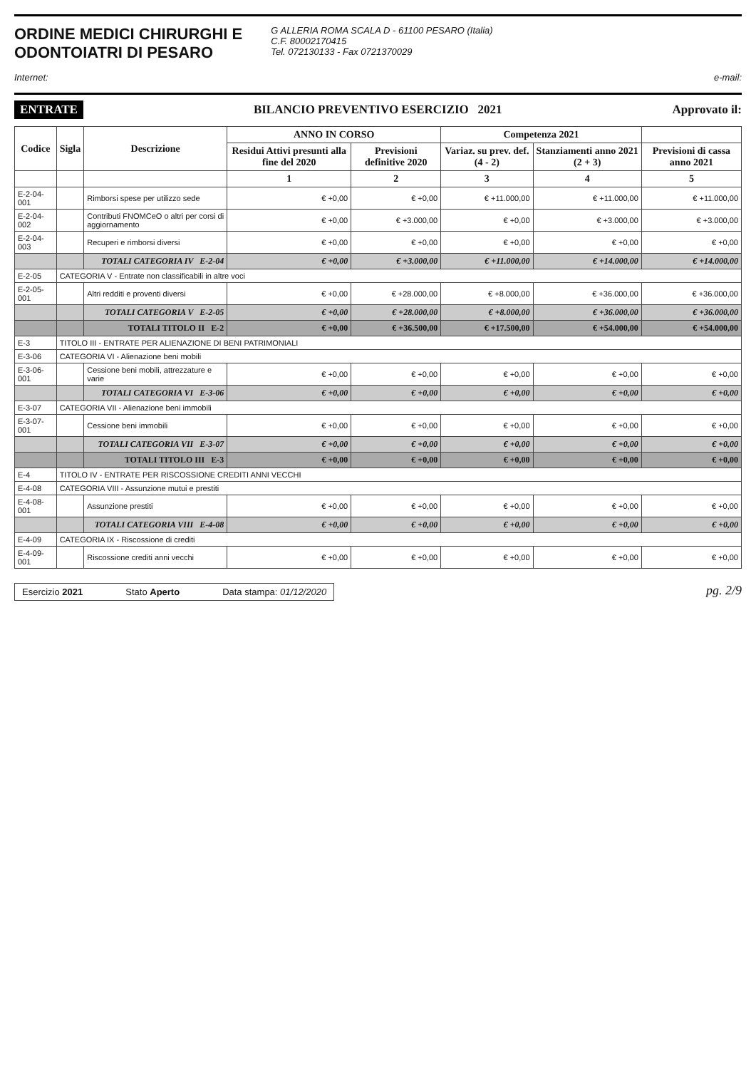ORDINE MEDICI CHIRURGHI E
ODONTOIATRI DI PESARO
G ALLERIA ROMA SCALA D - 61100 PESARO (Italia)
C.F. 80002170415
Tel. 072130133 - Fax 0721370029
Internet: e-mail:
ENTRATE BILANCIO PREVENTIVO ESERCIZIO 2021 Approvato il:
| Codice | Sigla | Descrizione | ANNO IN CORSO | | Competenza 2021 | | |
| --- | --- | --- | --- | --- | --- | --- | --- |
| | | | Residui Attivi presunti alla fine del 2020 | Previsioni definitive 2020 | Variaz. su prev. def. (4 - 2) | Stanziamenti anno 2021 (2 + 3) | Previsioni di cassa anno 2021 |
| | | | 1 | 2 | 3 | 4 | 5 |
| E-2-04-001 | | Rimborsi spese per utilizzo sede | € +0,00 | € +0,00 | € +11.000,00 | € +11.000,00 | € +11.000,00 |
| E-2-04-002 | | Contributi FNOMCeO o altri per corsi di aggiornamento | € +0,00 | € +3.000,00 | € +0,00 | € +3.000,00 | € +3.000,00 |
| E-2-04-003 | | Recuperi e rimborsi diversi | € +0,00 | € +0,00 | € +0,00 | € +0,00 | € +0,00 |
| | | TOTALI CATEGORIA IV E-2-04 | € +0,00 | € +3.000,00 | € +11.000,00 | € +14.000,00 | € +14.000,00 |
| E-2-05 | CATEGORIA V - Entrate non classificabili in altre voci | | | | | | |
| E-2-05-001 | | Altri redditi e proventi diversi | € +0,00 | € +28.000,00 | € +8.000,00 | € +36.000,00 | € +36.000,00 |
| | | TOTALI CATEGORIA V E-2-05 | € +0,00 | € +28.000,00 | € +8.000,00 | € +36.000,00 | € +36.000,00 |
| | | TOTALI TITOLO II E-2 | € +0,00 | € +36.500,00 | € +17.500,00 | € +54.000,00 | € +54.000,00 |
| E-3 | TITOLO III - ENTRATE PER ALIENAZIONE DI BENI PATRIMONIALI | | | | | | |
| E-3-06 | CATEGORIA VI - Alienazione beni mobili | | | | | | |
| E-3-06-001 | | Cessione beni mobili, attrezzature e varie | € +0,00 | € +0,00 | € +0,00 | € +0,00 | € +0,00 |
| | | TOTALI CATEGORIA VI E-3-06 | € +0,00 | € +0,00 | € +0,00 | € +0,00 | € +0,00 |
| E-3-07 | CATEGORIA VII - Alienazione beni immobili | | | | | | |
| E-3-07-001 | | Cessione beni immobili | € +0,00 | € +0,00 | € +0,00 | € +0,00 | € +0,00 |
| | | TOTALI CATEGORIA VII E-3-07 | € +0,00 | € +0,00 | € +0,00 | € +0,00 | € +0,00 |
| | | TOTALI TITOLO III E-3 | € +0,00 | € +0,00 | € +0,00 | € +0,00 | € +0,00 |
| E-4 | TITOLO IV - ENTRATE PER RISCOSSIONE CREDITI ANNI VECCHI | | | | | | |
| E-4-08 | CATEGORIA VIII - Assunzione mutui e prestiti | | | | | | |
| E-4-08-001 | | Assunzione prestiti | € +0,00 | € +0,00 | € +0,00 | € +0,00 | € +0,00 |
| | | TOTALI CATEGORIA VIII E-4-08 | € +0,00 | € +0,00 | € +0,00 | € +0,00 | € +0,00 |
| E-4-09 | CATEGORIA IX - Riscossione di crediti | | | | | | |
| E-4-09-001 | | Riscossione crediti anni vecchi | € +0,00 | € +0,00 | € +0,00 | € +0,00 | € +0,00 |
Esercizio 2021 Stato Aperto Data stampa: 01/12/2020
pg. 2/9